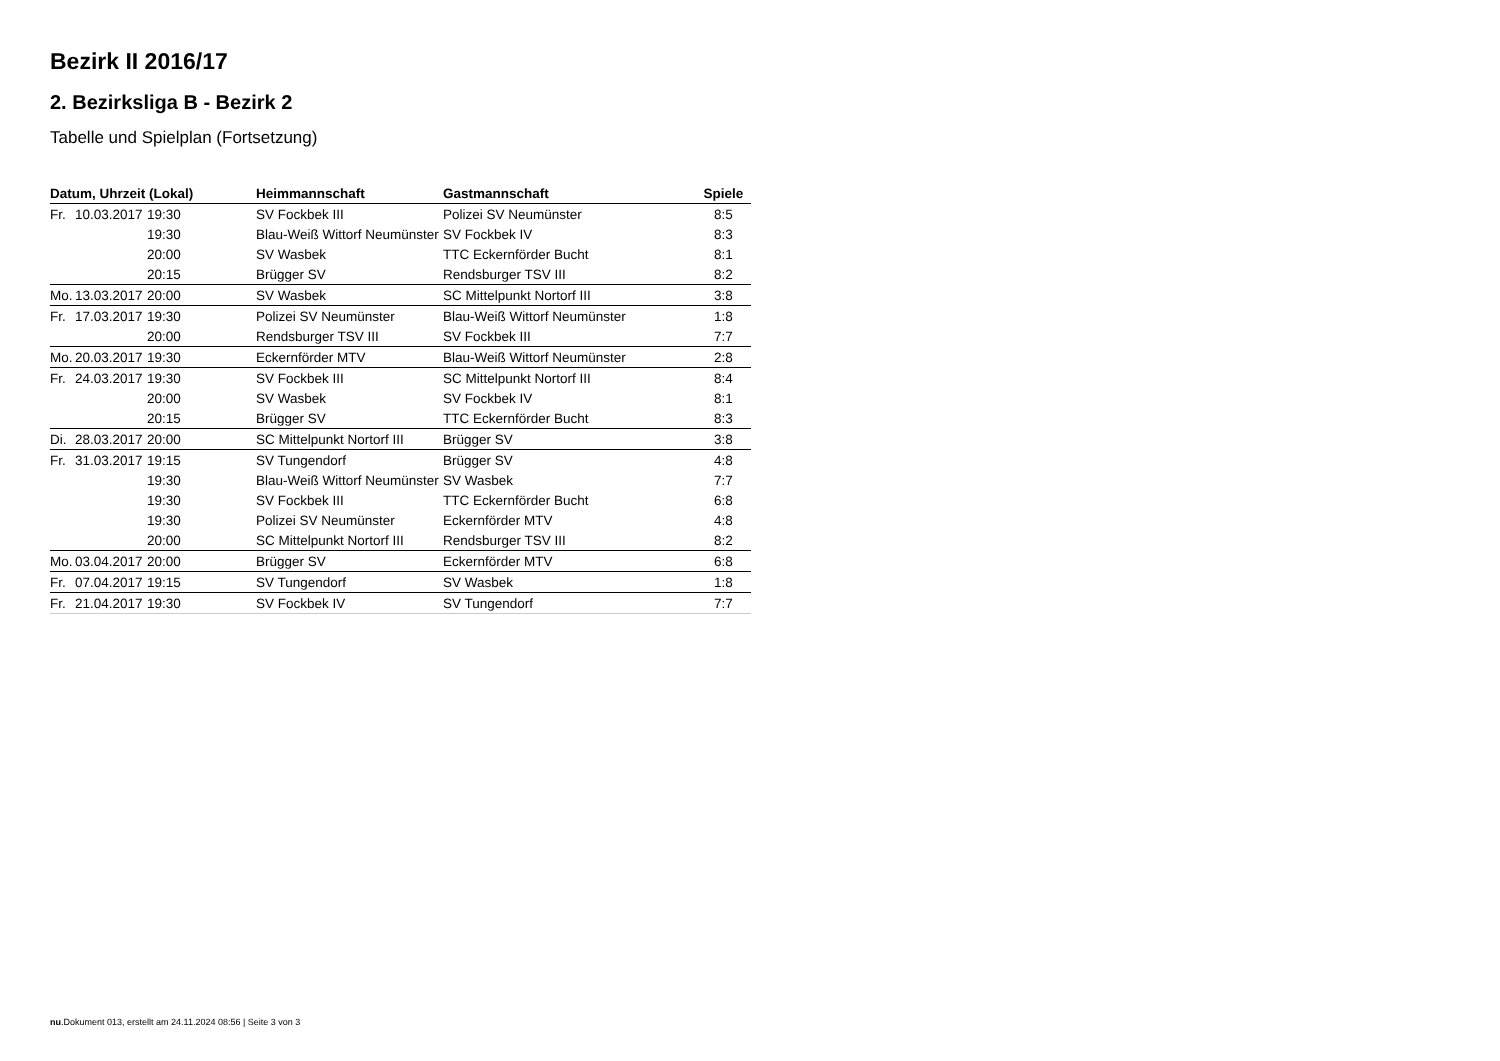Bezirk II 2016/17
2. Bezirksliga B - Bezirk 2
Tabelle und Spielplan (Fortsetzung)
| Datum, Uhrzeit (Lokal) | | | Heimmannschaft | Gastmannschaft | Spiele |
| --- | --- | --- | --- | --- | --- |
| Fr. | 10.03.2017 | 19:30 | SV Fockbek III | Polizei SV Neumünster | 8:5 |
| | | 19:30 | Blau-Weiß Wittorf Neumünster | SV Fockbek IV | 8:3 |
| | | 20:00 | SV Wasbek | TTC Eckernförder Bucht | 8:1 |
| | | 20:15 | Brügger SV | Rendsburger TSV III | 8:2 |
| Mo. | 13.03.2017 | 20:00 | SV Wasbek | SC Mittelpunkt Nortorf III | 3:8 |
| Fr. | 17.03.2017 | 19:30 | Polizei SV Neumünster | Blau-Weiß Wittorf Neumünster | 1:8 |
| | | 20:00 | Rendsburger TSV III | SV Fockbek III | 7:7 |
| Mo. | 20.03.2017 | 19:30 | Eckernförder MTV | Blau-Weiß Wittorf Neumünster | 2:8 |
| Fr. | 24.03.2017 | 19:30 | SV Fockbek III | SC Mittelpunkt Nortorf III | 8:4 |
| | | 20:00 | SV Wasbek | SV Fockbek IV | 8:1 |
| | | 20:15 | Brügger SV | TTC Eckernförder Bucht | 8:3 |
| Di. | 28.03.2017 | 20:00 | SC Mittelpunkt Nortorf III | Brügger SV | 3:8 |
| Fr. | 31.03.2017 | 19:15 | SV Tungendorf | Brügger SV | 4:8 |
| | | 19:30 | Blau-Weiß Wittorf Neumünster | SV Wasbek | 7:7 |
| | | 19:30 | SV Fockbek III | TTC Eckernförder Bucht | 6:8 |
| | | 19:30 | Polizei SV Neumünster | Eckernförder MTV | 4:8 |
| | | 20:00 | SC Mittelpunkt Nortorf III | Rendsburger TSV III | 8:2 |
| Mo. | 03.04.2017 | 20:00 | Brügger SV | Eckernförder MTV | 6:8 |
| Fr. | 07.04.2017 | 19:15 | SV Tungendorf | SV Wasbek | 1:8 |
| Fr. | 21.04.2017 | 19:30 | SV Fockbek IV | SV Tungendorf | 7:7 |
nu.Dokument 013, erstellt am 24.11.2024 08:56 | Seite 3 von 3